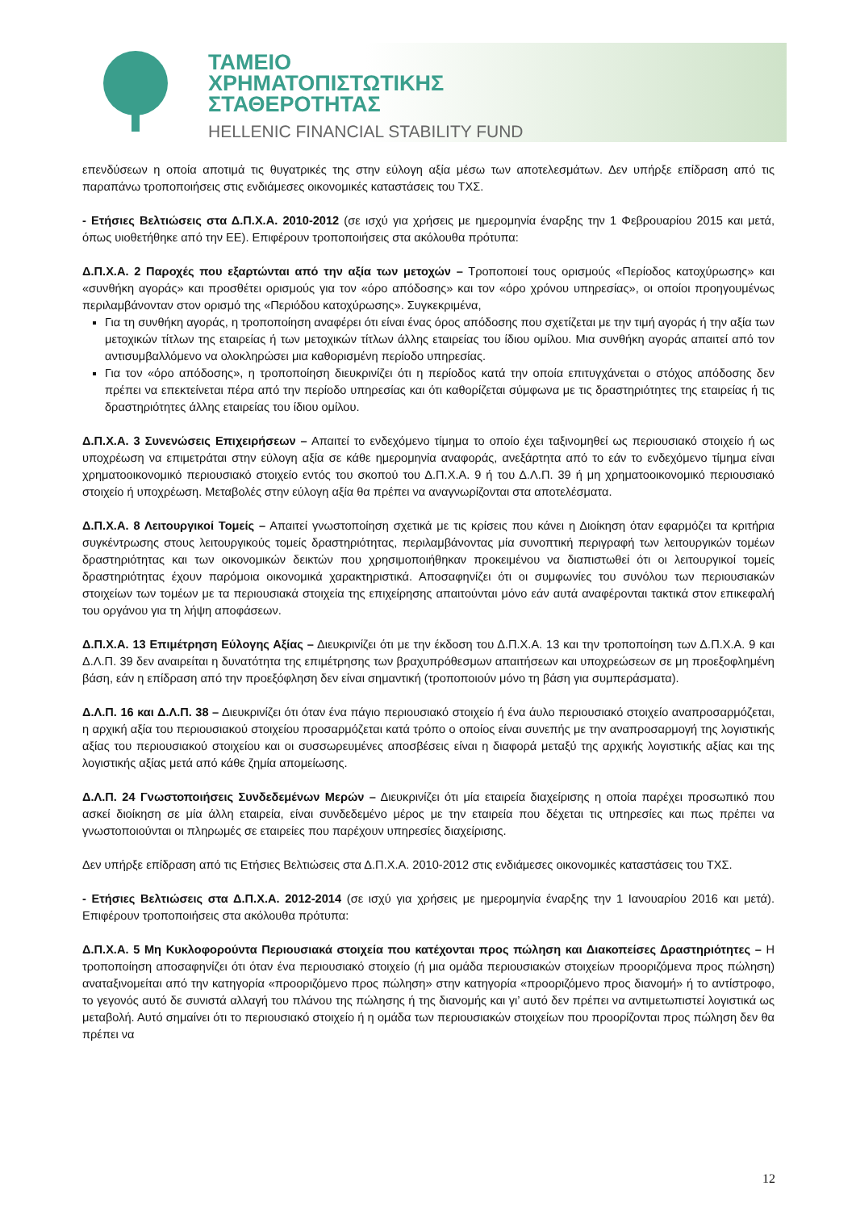ΤΑΜΕΙΟ
ΧΡΗΜΑΤΟΠΙΣΤΩΤΙΚΗΣ
ΣΤΑΘΕΡΟΤΗΤΑΣ
HELLENIC FINANCIAL STABILITY FUND
επενδύσεων η οποία αποτιμά τις θυγατρικές της στην εύλογη αξία μέσω των αποτελεσμάτων. Δεν υπήρξε επίδραση από τις παραπάνω τροποποιήσεις στις ενδιάμεσες οικονομικές καταστάσεις του ΤΧΣ.
- Ετήσιες Βελτιώσεις στα Δ.Π.Χ.Α. 2010-2012 (σε ισχύ για χρήσεις με ημερομηνία έναρξης την 1 Φεβρουαρίου 2015 και μετά, όπως υιοθετήθηκε από την ΕΕ). Επιφέρουν τροποποιήσεις στα ακόλουθα πρότυπα:
Δ.Π.Χ.Α. 2 Παροχές που εξαρτώνται από την αξία των μετοχών – Τροποποιεί τους ορισμούς «Περίοδος κατοχύρωσης» και «συνθήκη αγοράς» και προσθέτει ορισμούς για τον «όρο απόδοσης» και τον «όρο χρόνου υπηρεσίας», οι οποίοι προηγουμένως περιλαμβάνονταν στον ορισμό της «Περιόδου κατοχύρωσης». Συγκεκριμένα,
Για τη συνθήκη αγοράς, η τροποποίηση αναφέρει ότι είναι ένας όρος απόδοσης που σχετίζεται με την τιμή αγοράς ή την αξία των μετοχικών τίτλων της εταιρείας ή των μετοχικών τίτλων άλλης εταιρείας του ίδιου ομίλου. Μια συνθήκη αγοράς απαιτεί από τον αντισυμβαλλόμενο να ολοκληρώσει μια καθορισμένη περίοδο υπηρεσίας.
Για τον «όρο απόδοσης», η τροποποίηση διευκρινίζει ότι η περίοδος κατά την οποία επιτυγχάνεται ο στόχος απόδοσης δεν πρέπει να επεκτείνεται πέρα από την περίοδο υπηρεσίας και ότι καθορίζεται σύμφωνα με τις δραστηριότητες της εταιρείας ή τις δραστηριότητες άλλης εταιρείας του ίδιου ομίλου.
Δ.Π.Χ.Α. 3 Συνενώσεις Επιχειρήσεων – Απαιτεί το ενδεχόμενο τίμημα το οποίο έχει ταξινομηθεί ως περιουσιακό στοιχείο ή ως υποχρέωση να επιμετράται στην εύλογη αξία σε κάθε ημερομηνία αναφοράς, ανεξάρτητα από το εάν το ενδεχόμενο τίμημα είναι χρηματοοικονομικό περιουσιακό στοιχείο εντός του σκοπού του Δ.Π.Χ.Α. 9 ή του Δ.Λ.Π. 39 ή μη χρηματοοικονομικό περιουσιακό στοιχείο ή υποχρέωση. Μεταβολές στην εύλογη αξία θα πρέπει να αναγνωρίζονται στα αποτελέσματα.
Δ.Π.Χ.Α. 8 Λειτουργικοί Τομείς – Απαιτεί γνωστοποίηση σχετικά με τις κρίσεις που κάνει η Διοίκηση όταν εφαρμόζει τα κριτήρια συγκέντρωσης στους λειτουργικούς τομείς δραστηριότητας, περιλαμβάνοντας μία συνοπτική περιγραφή των λειτουργικών τομέων δραστηριότητας και των οικονομικών δεικτών που χρησιμοποιήθηκαν προκειμένου να διαπιστωθεί ότι οι λειτουργικοί τομείς δραστηριότητας έχουν παρόμοια οικονομικά χαρακτηριστικά. Αποσαφηνίζει ότι οι συμφωνίες του συνόλου των περιουσιακών στοιχείων των τομέων με τα περιουσιακά στοιχεία της επιχείρησης απαιτούνται μόνο εάν αυτά αναφέρονται τακτικά στον επικεφαλή του οργάνου για τη λήψη αποφάσεων.
Δ.Π.Χ.Α. 13 Επιμέτρηση Εύλογης Αξίας – Διευκρινίζει ότι με την έκδοση του Δ.Π.Χ.Α. 13 και την τροποποίηση των Δ.Π.Χ.Α. 9 και Δ.Λ.Π. 39 δεν αναιρείται η δυνατότητα της επιμέτρησης των βραχυπρόθεσμων απαιτήσεων και υποχρεώσεων σε μη προεξοφλημένη βάση, εάν η επίδραση από την προεξόφληση δεν είναι σημαντική (τροποποιούν μόνο τη βάση για συμπεράσματα).
Δ.Λ.Π. 16 και Δ.Λ.Π. 38 – Διευκρινίζει ότι όταν ένα πάγιο περιουσιακό στοιχείο ή ένα άυλο περιουσιακό στοιχείο αναπροσαρμόζεται, η αρχική αξία του περιουσιακού στοιχείου προσαρμόζεται κατά τρόπο ο οποίος είναι συνεπής με την αναπροσαρμογή της λογιστικής αξίας του περιουσιακού στοιχείου και οι συσσωρευμένες αποσβέσεις είναι η διαφορά μεταξύ της αρχικής λογιστικής αξίας και της λογιστικής αξίας μετά από κάθε ζημία απομείωσης.
Δ.Λ.Π. 24 Γνωστοποιήσεις Συνδεδεμένων Μερών – Διευκρινίζει ότι μία εταιρεία διαχείρισης η οποία παρέχει προσωπικό που ασκεί διοίκηση σε μία άλλη εταιρεία, είναι συνδεδεμένο μέρος με την εταιρεία που δέχεται τις υπηρεσίες και πως πρέπει να γνωστοποιούνται οι πληρωμές σε εταιρείες που παρέχουν υπηρεσίες διαχείρισης.
Δεν υπήρξε επίδραση από τις Ετήσιες Βελτιώσεις στα Δ.Π.Χ.Α. 2010-2012 στις ενδιάμεσες οικονομικές καταστάσεις του ΤΧΣ.
- Ετήσιες Βελτιώσεις στα Δ.Π.Χ.Α. 2012-2014 (σε ισχύ για χρήσεις με ημερομηνία έναρξης την 1 Ιανουαρίου 2016 και μετά). Επιφέρουν τροποποιήσεις στα ακόλουθα πρότυπα:
Δ.Π.Χ.Α. 5 Μη Κυκλοφορούντα Περιουσιακά στοιχεία που κατέχονται προς πώληση και Διακοπείσες Δραστηριότητες – Η τροποποίηση αποσαφηνίζει ότι όταν ένα περιουσιακό στοιχείο (ή μια ομάδα περιουσιακών στοιχείων προοριζόμενα προς πώληση) αναταξινομείται από την κατηγορία «προοριζόμενο προς πώληση» στην κατηγορία «προοριζόμενο προς διανομή» ή το αντίστροφο, το γεγονός αυτό δε συνιστά αλλαγή του πλάνου της πώλησης ή της διανομής και γι’ αυτό δεν πρέπει να αντιμετωπιστεί λογιστικά ως μεταβολή. Αυτό σημαίνει ότι το περιουσιακό στοιχείο ή η ομάδα των περιουσιακών στοιχείων που προορίζονται προς πώληση δεν θα πρέπει να
12